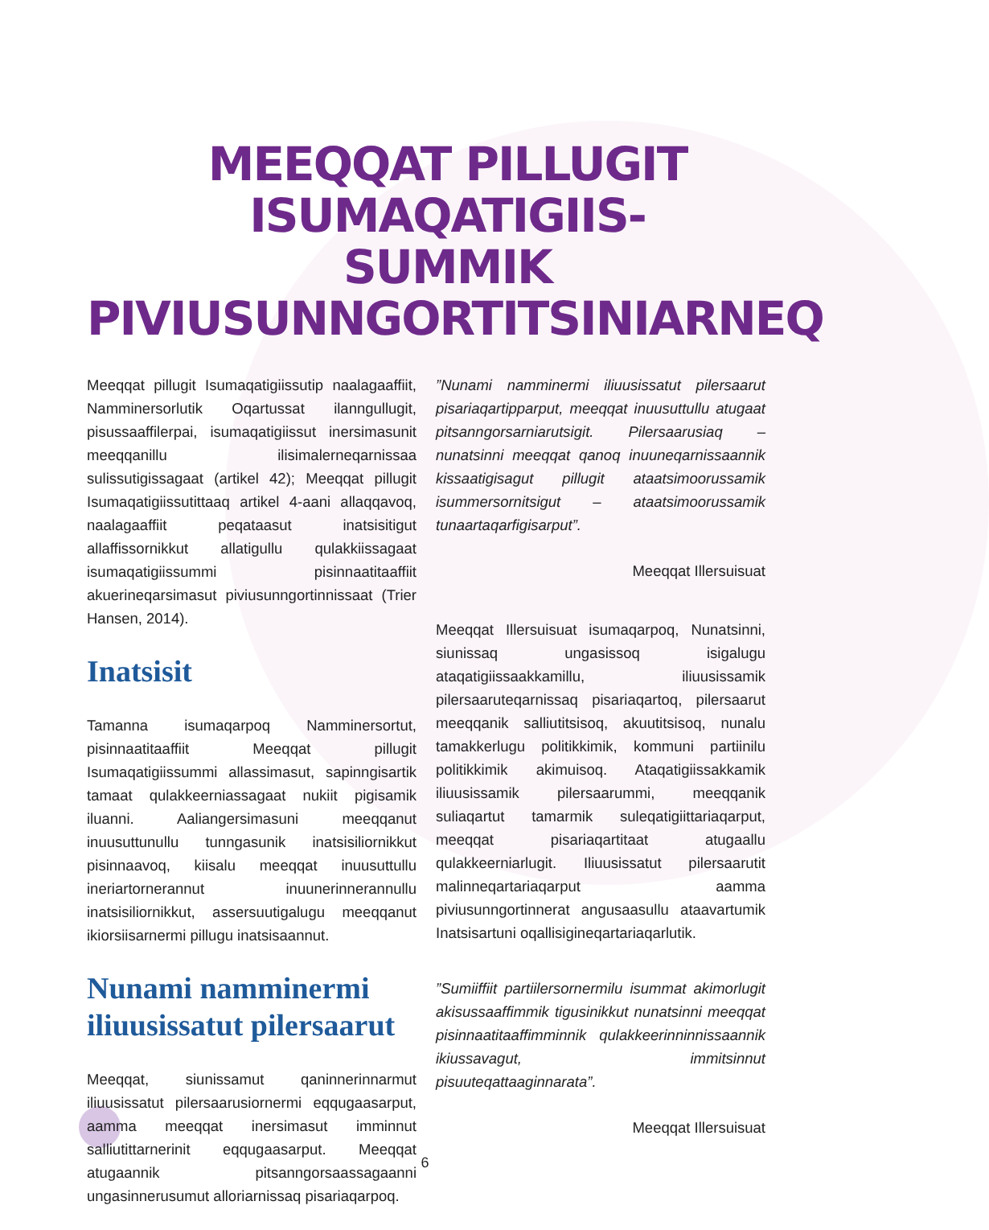MEEQQAT PILLUGIT ISUMAQATIGIIS-
SUMMIK PIVIUSUNNGORTITSINIARNEQ
Meeqqat pillugit Isumaqatigiissutip naalagaaffiit, Namminersorlutik Oqartussat ilanngullugit, pisussaaffilerpai, isumaqatigiissut inersimasunit meeqqanillu ilisimalerneqarnissaa sulissutigissagaat (artikel 42); Meeqqat pillugit Isumaqatigiissutittaaq artikel 4-aani allaqqavoq, naalagaaffiit peqataasut inatsisitigut allaffissornikkut allatigullu qulakkiissagaat isumaqatigiissummi pisinnaatitaaffiit akuerineqarsimasut piviusunngortinnissaat (Trier Hansen, 2014).
Inatsisit
Tamanna isumaqarpoq Namminersortut, pisinnaatitaaffiit Meeqqat pillugit Isumaqatigiissummi allassimasut, sapinngisartik tamaat qulakkeerniassagaat nukiit pigisamik iluanni. Aaliangersimasuni meeqqanut inuusuttunullu tunngasunik inatsisiliornikkut pisinnaavoq, kiisalu meeqqat inuusuttullu ineriartornerannut inuunerinnerannullu inatsisiliornikkut, assersuutigalugu meeqqanut ikiorsiisarnermi pillugu inatsisaannut.
Nunami namminermi iliuusissatut pilersaarut
Meeqqat, siunissamut qaninnerinnarmut iliuusissatut pilersaarusiornermi eqqugaasarput, aamma meeqqat inersimasut imminnut salliutittarnerinit eqqugaasarput. Meeqqat atugaannik pitsanngorsaassagaanni ungasinnerusumut alloriarnissaq pisariaqarpoq.
”Nunami namminermi iliuusissatut pilersaarut pisariaqartipparput, meeqqat inuusuttullu atugaat pitsanngorsarniarutsigit. Pilersaarusiaq – nunatsinni meeqqat qanoq inuuneqarnissaannik kissaatigisagut pillugit ataatsimoorussamik isummersornitsigut – ataatsimoorussamik tunaartaqarfigisarput”.
Meeqqat Illersuisuat
Meeqqat Illersuisuat isumaqarpoq, Nunatsinni, siunissaq ungasissoq isigalugu ataqatigiissaakkamillu, iliuusissamik pilersaaruteqarnissaq pisariaqartoq, pilersaarut meeqqanik salliutitsisoq, akuutitsisoq, nunalu tamakkerlugu politikkimik, kommuni partiinilu politikkimik akimuisoq. Ataqatigiissakkamik iliuusissamik pilersaarummi, meeqqanik suliaqartut tamarmik suleqatigiittariaqarput, meeqqat pisariaqartitaat atugaallu qulakkeerniarlugit. Iliuusissatut pilersaarutit malinneqartariaqarput aamma piviusunngortinnerat angusaasullu ataavartumik Inatsisartuni oqallisigineqartariaqarlutik.
”Sumiiffiit partiilersornermilu isummat akimorlugit akisussaaffimmik tigusinikkut nunatsinni meeqqat pisinnaatitaaffimminnik qulakkeerinninnissaannik ikiussavagut, immitsinnut pisuuteqattaaginnarata”.
Meeqqat Illersuisuat
6